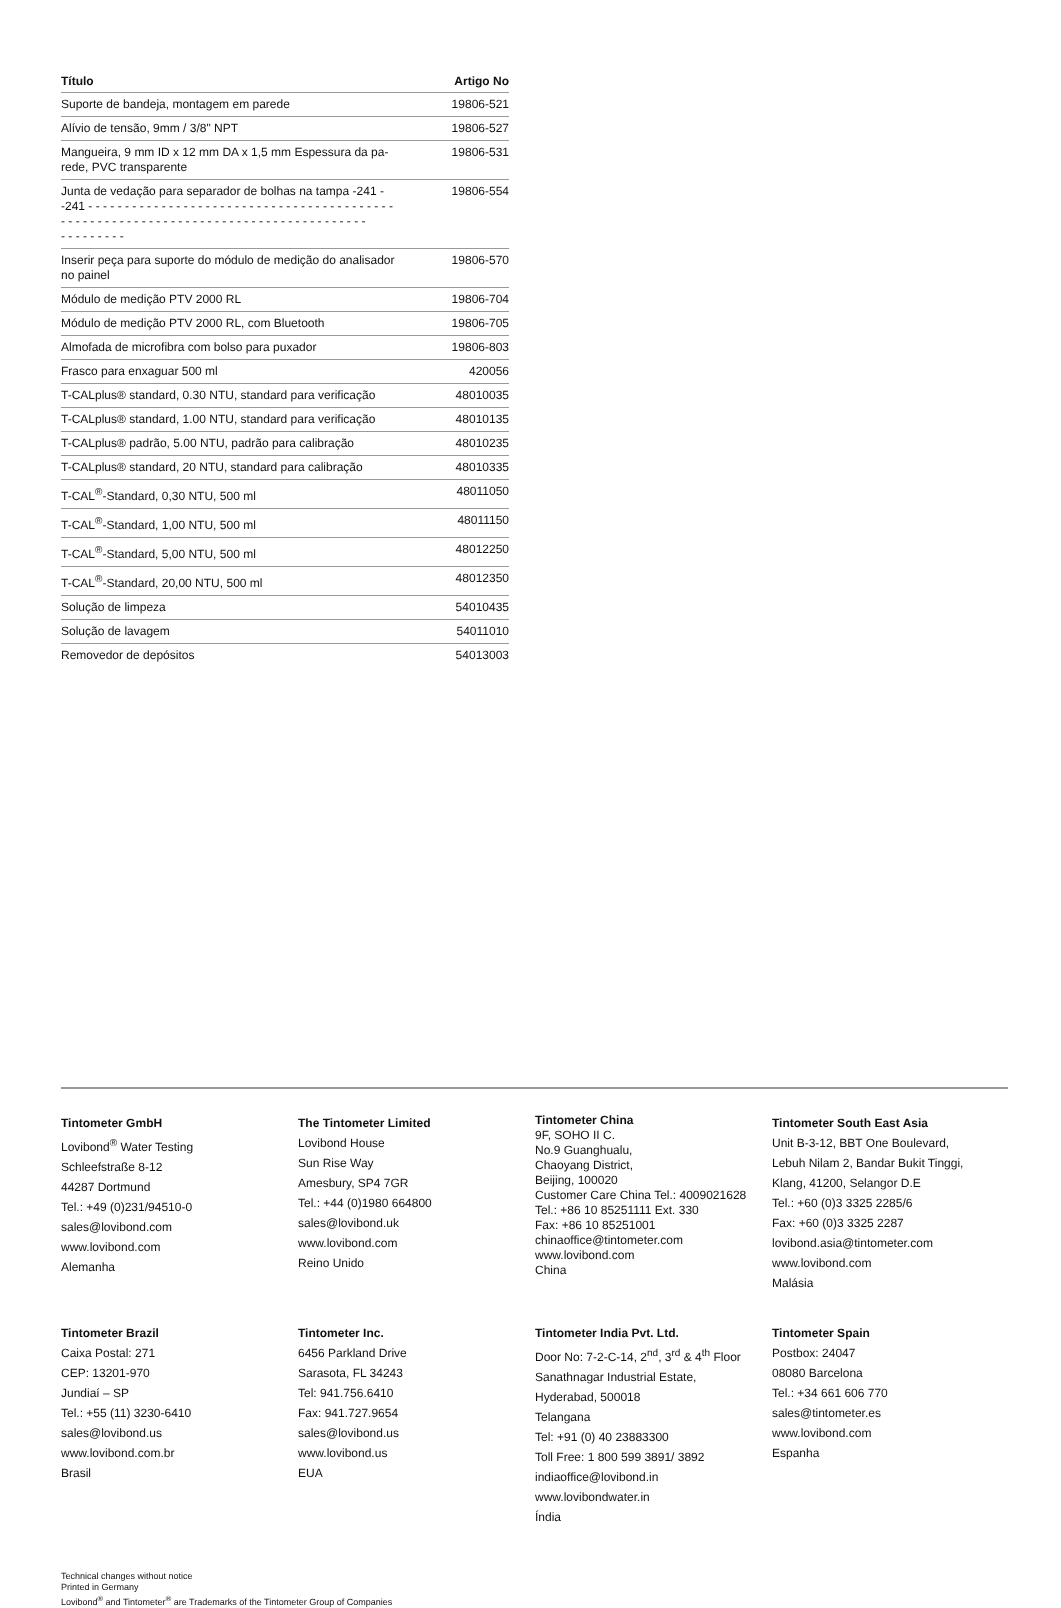| Título | Artigo No |
| --- | --- |
| Suporte de bandeja, montagem em parede | 19806-521 |
| Alívio de tensão, 9mm / 3/8" NPT | 19806-527 |
| Mangueira, 9 mm ID x 12 mm DA x 1,5 mm Espessura da pa- rede, PVC transparente | 19806-531 |
| Junta de vedação para separador de bolhas na tampa -241 - -241 - - - - - - - - - - - - - - - - - - - - - - - - - - - - - - - - - - - - - - - - - - - - - - - - - - - - - - - - - - - - - - - - - - - - - - - - - - - - - - - - - - - - - - - - - - - - - | 19806-554 |
| Inserir peça para suporte do módulo de medição do analisador no painel | 19806-570 |
| Módulo de medição PTV 2000 RL | 19806-704 |
| Módulo de medição PTV 2000 RL, com Bluetooth | 19806-705 |
| Almofada de microfibra com bolso para puxador | 19806-803 |
| Frasco para enxaguar 500 ml | 420056 |
| T-CALplus® standard, 0.30 NTU, standard para verificação | 48010035 |
| T-CALplus® standard, 1.00 NTU, standard para verificação | 48010135 |
| T-CALplus® padrão, 5.00 NTU, padrão para calibração | 48010235 |
| T-CALplus® standard, 20 NTU, standard para calibração | 48010335 |
| T-CAL<sup>®</sup>-Standard, 0,30 NTU, 500 ml | 48011050 |
| T-CAL<sup>®</sup>-Standard, 1,00 NTU, 500 ml | 48011150 |
| T-CAL<sup>®</sup>-Standard, 5,00 NTU, 500 ml | 48012250 |
| T-CAL<sup>®</sup>-Standard, 20,00 NTU, 500 ml | 48012350 |
| Solução de limpeza | 54010435 |
| Solução de lavagem | 54011010 |
| Removedor de depósitos | 54013003 |
Tintometer GmbH
Lovibond<sup>®</sup> Water Testing
Schleefstraße 8-12
44287 Dortmund
Tel.: +49 (0)231/94510-0
sales@lovibond.com
www.lovibond.com
Alemanha
The Tintometer Limited
Lovibond House
Sun Rise Way
Amesbury, SP4 7GR
Tel.: +44 (0)1980 664800
sales@lovibond.uk
www.lovibond.com
Reino Unido
Tintometer China
9F, SOHO II C.
No.9 Guanghualu,
Chaoyang District,
Beijing, 100020
Customer Care China Tel.: 4009021628
Tel.: +86 10 85251111 Ext. 330
Fax: +86 10 85251001
chinaoffice@tintometer.com
www.lovibond.com
China
Tintometer South East Asia
Unit B-3-12, BBT One Boulevard,
Lebuh Nilam 2, Bandar Bukit Tinggi,
Klang, 41200, Selangor D.E
Tel.: +60 (0)3 3325 2285/6
Fax: +60 (0)3 3325 2287
lovibond.asia@tintometer.com
www.lovibond.com
Malásia
Tintometer Brazil
Caixa Postal: 271
CEP: 13201-970
Jundiaí – SP
Tel.: +55 (11) 3230-6410
sales@lovibond.us
www.lovibond.com.br
Brasil
Tintometer Inc.
6456 Parkland Drive
Sarasota, FL 34243
Tel: 941.756.6410
Fax: 941.727.9654
sales@lovibond.us
www.lovibond.us
EUA
Tintometer India Pvt. Ltd.
Door No: 7-2-C-14, 2<sup>nd</sup>, 3<sup>rd</sup> & 4<sup>th</sup> Floor
Sanathnagar Industrial Estate,
Hyderabad, 500018
Telangana
Tel: +91 (0) 40 23883300
Toll Free: 1 800 599 3891/ 3892
indiaoffice@lovibond.in
www.lovibondwater.in
Índia
Tintometer Spain
Postbox: 24047
08080 Barcelona
Tel.: +34 661 606 770
sales@tintometer.es
www.lovibond.com
Espanha
Technical changes without notice
Printed in Germany
Lovibond<sup>®</sup> and Tintometer<sup>®</sup> are Trademarks of the Tintometer Group of Companies